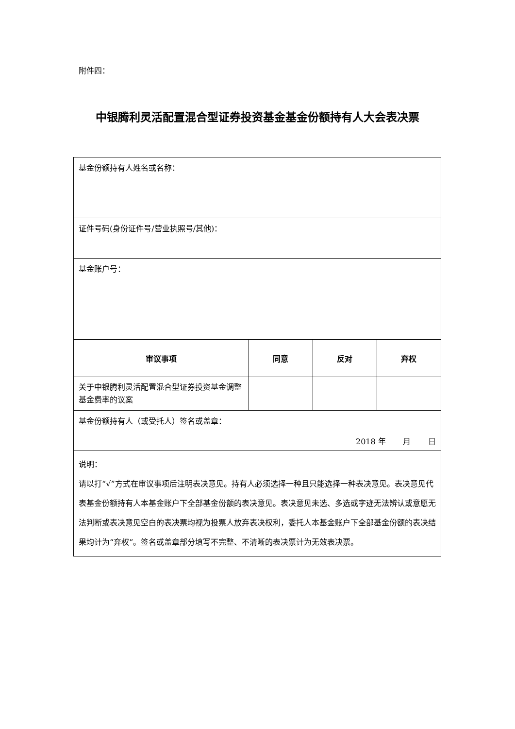附件四：
中银腾利灵活配置混合型证券投资基金基金份额持有人大会表决票
| 基金份额持有人姓名或名称： | | | |
| 证件号码(身份证件号/营业执照号/其他)： | | | |
| 基金账户号： | | | |
| 审议事项 | 同意 | 反对 | 弃权 |
| 关于中银腾利灵活配置混合型证券投资基金调整基金费率的议案 | | | |
| 基金份额持有人（或受托人）签名或盖章： 2018 年 月 日 | | | |
| 说明： 请以打“√”方式在审议事项后注明表决意见。持有人必须选择一种且只能选择一种表决意见。表决意见代表基金份额持有人本基金账户下全部基金份额的表决意见。表决意见未选、多选或字迹无法辨认或意愿无法判断或表决意见空白的表决票均视为投票人放弃表决权利，委托人本基金账户下全部基金份额的表决结果均计为“弃权”。签名或盖章部分填写不完整、不清晰的表决票计为无效表决票。 | | | |